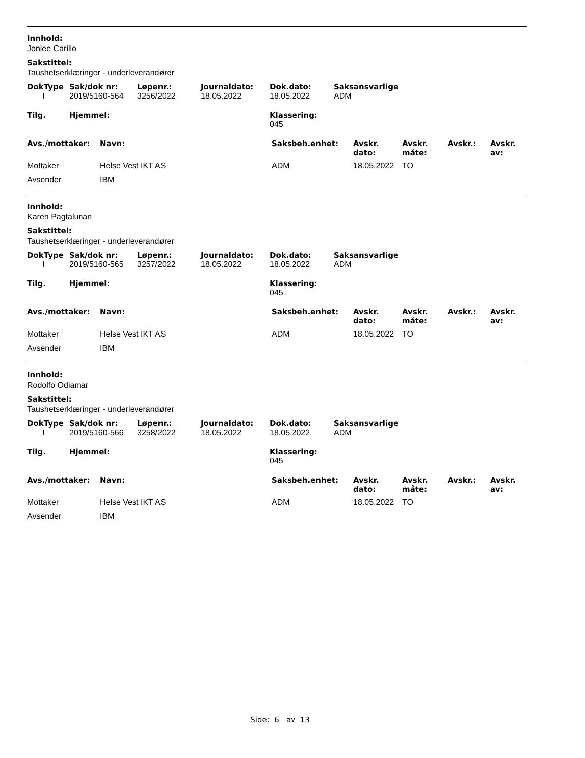Innhold:
Jonlee Carillo
Sakstittel:
Taushetserklæringer - underleverandører
| DokType | Sak/dok nr: | Løpenr.: | Journaldato: | Dok.dato: | Saksansvarlige |
| --- | --- | --- | --- | --- | --- |
| I | 2019/5160-564 | 3256/2022 | 18.05.2022 | 18.05.2022 | ADM |
| Tilg. | Hjemmel: | Klassering: 045 |
| --- | --- | --- |
| Avs./mottaker: | Navn: | Saksbeh.enhet: | Avskr. dato: | Avskr. måte: | Avskr.: | Avskr. av: |
| --- | --- | --- | --- | --- | --- | --- |
| Mottaker | Helse Vest IKT AS | ADM | 18.05.2022 | TO | | |
| Avsender | IBM | | | | | |
Innhold:
Karen Pagtalunan
Sakstittel:
Taushetserklæringer - underleverandører
| DokType | Sak/dok nr: | Løpenr.: | Journaldato: | Dok.dato: | Saksansvarlige |
| --- | --- | --- | --- | --- | --- |
| I | 2019/5160-565 | 3257/2022 | 18.05.2022 | 18.05.2022 | ADM |
| Tilg. | Hjemmel: | Klassering: 045 |
| --- | --- | --- |
| Avs./mottaker: | Navn: | Saksbeh.enhet: | Avskr. dato: | Avskr. måte: | Avskr.: | Avskr. av: |
| --- | --- | --- | --- | --- | --- | --- |
| Mottaker | Helse Vest IKT AS | ADM | 18.05.2022 | TO | | |
| Avsender | IBM | | | | | |
Innhold:
Rodolfo Odiamar
Sakstittel:
Taushetserklæringer - underleverandører
| DokType | Sak/dok nr: | Løpenr.: | Journaldato: | Dok.dato: | Saksansvarlige |
| --- | --- | --- | --- | --- | --- |
| I | 2019/5160-566 | 3258/2022 | 18.05.2022 | 18.05.2022 | ADM |
| Tilg. | Hjemmel: | Klassering: 045 |
| --- | --- | --- |
| Avs./mottaker: | Navn: | Saksbeh.enhet: | Avskr. dato: | Avskr. måte: | Avskr.: | Avskr. av: |
| --- | --- | --- | --- | --- | --- | --- |
| Mottaker | Helse Vest IKT AS | ADM | 18.05.2022 | TO | | |
| Avsender | IBM | | | | | |
Side: 6 av 13